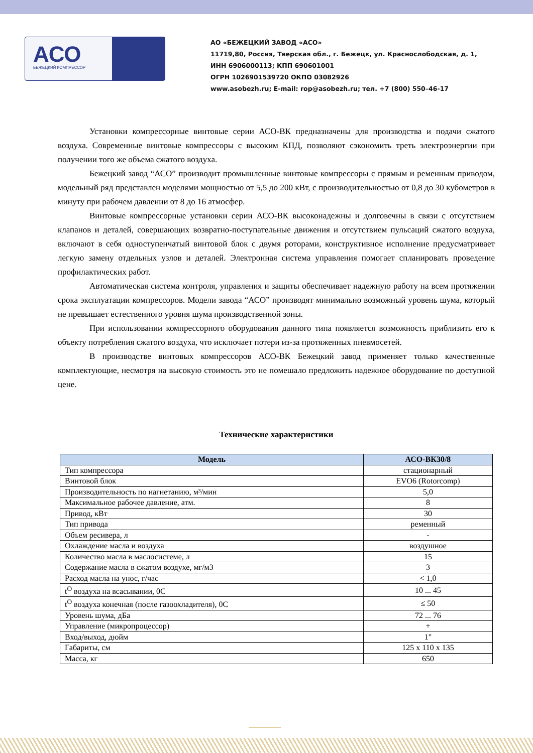АСО
БЕЖЕЦКИЙ КОМПРЕССОР
АО «БЕЖЕЦКИЙ ЗАВОД «АСО»
11719,80, Россия, Тверская обл., г. Бежецк, ул. Краснослободская, д. 1,
ИНН 6906000113; КПП 690601001
ОГРН 1026901539720 ОКПО 03082926
www.asobezh.ru; E-mail: rop@asobezh.ru; тел. +7 (800) 550–46-17
Установки компрессорные винтовые серии АСО-ВК предназначены для производства и подачи сжатого воздуха. Современные винтовые компрессоры с высоким КПД, позволяют сэкономить треть электроэнергии при получении того же объема сжатого воздуха.
Бежецкий завод “АСО” производит промышленные винтовые компрессоры с прямым и ременным приводом, модельный ряд представлен моделями мощностью от 5,5 до 200 кВт, с производительностью от 0,8 до 30 кубометров в минуту при рабочем давлении от 8 до 16 атмосфер.
Винтовые компрессорные установки серии АСО-ВК высоконадежны и долговечны в связи с отсутствием клапанов и деталей, совершающих возвратно-поступательные движения и отсутствием пульсаций сжатого воздуха, включают в себя одноступенчатый винтовой блок с двумя роторами, конструктивное исполнение предусматривает легкую замену отдельных узлов и деталей. Электронная система управления помогает спланировать проведение профилактических работ.
Автоматическая система контроля, управления и защиты обеспечивает надежную работу на всем протяжении срока эксплуатации компрессоров. Модели завода “АСО” производят минимально возможный уровень шума, который не превышает естественного уровня шума производственной зоны.
При использовании компрессорного оборудования данного типа появляется возможность приблизить его к объекту потребления сжатого воздуха, что исключает потери из-за протяженных пневмосетей.
В производстве винтовых компрессоров АСО-ВК Бежецкий завод применяет только качественные комплектующие, несмотря на высокую стоимость это не помешало предложить надежное оборудование по доступной цене.
Технические характеристики
| Модель | АСО-ВК30/8 |
| --- | --- |
| Тип компрессора | стационарный |
| Винтовой блок | EVO6 (Rotorcomp) |
| Производительность по нагнетанию, м³/мин | 5,0 |
| Максимальное рабочее давление, атм. | 8 |
| Привод, кВт | 30 |
| Тип привода | ременный |
| Объем ресивера, л | - |
| Охлаждение масла и воздуха | воздушное |
| Количество масла в маслосистеме, л | 15 |
| Содержание масла в сжатом воздухе, мг/м3 | 3 |
| Расход масла на унос, г/час | < 1,0 |
| t<sup>O</sup> воздуха на всасывании, 0С | 10 ... 45 |
| t<sup>O</sup> воздуха конечная (после газоохладителя), 0С | ≤ 50 |
| Уровень шума, дБа | 72 ... 76 |
| Управление (микропроцессор) | + |
| Вход/выход, дюйм | 1" |
| Габариты, см | 125 x 110 x 135 |
| Масса, кг | 650 |